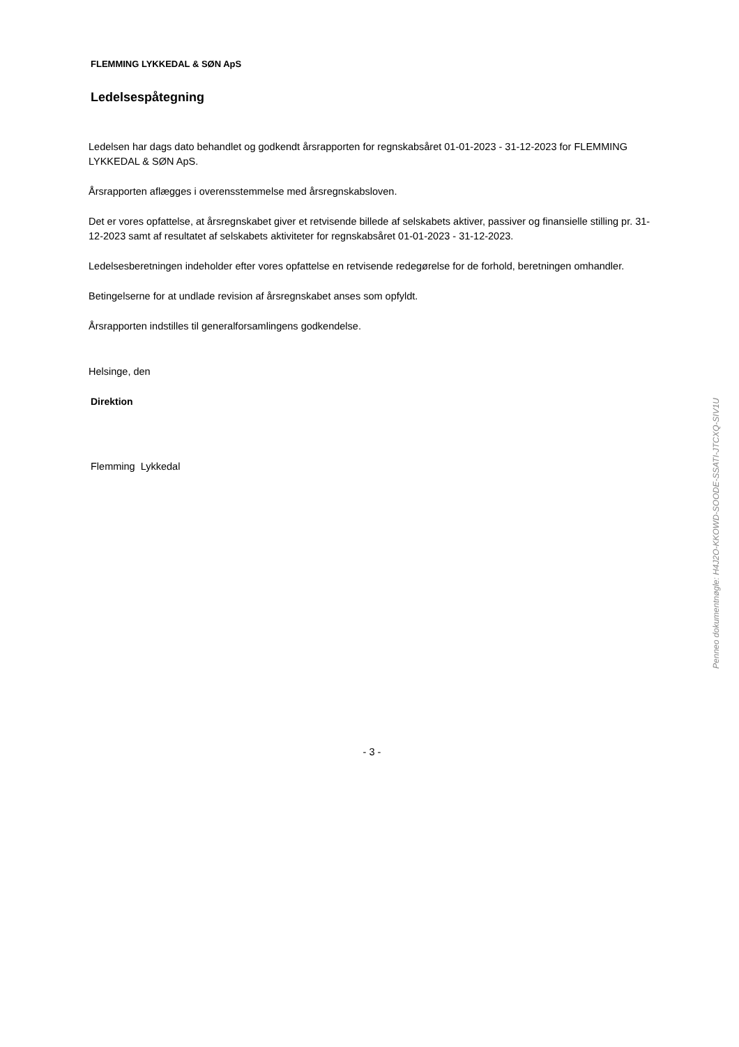FLEMMING LYKKEDAL & SØN ApS
Ledelsespåtegning
Ledelsen har dags dato behandlet og godkendt årsrapporten for regnskabsåret 01-01-2023 - 31-12-2023 for FLEMMING LYKKEDAL & SØN ApS.
Årsrapporten aflægges i overensstemmelse med årsregnskabsloven.
Det er vores opfattelse, at årsregnskabet giver et retvisende billede af selskabets aktiver, passiver og finansielle stilling pr. 31-12-2023 samt af resultatet af selskabets aktiviteter for regnskabsåret 01-01-2023 - 31-12-2023.
Ledelsesberetningen indeholder efter vores opfattelse en retvisende redegørelse for de forhold, beretningen omhandler.
Betingelserne for at undlade revision af årsregnskabet anses som opfyldt.
Årsrapporten indstilles til generalforsamlingens godkendelse.
Helsinge, den
Direktion
Flemming Lykkedal
- 3 -
Penneo dokumentnøgle: H4J2O-KKOWD-SOODE-SSATI-JTCXQ-SIV1U